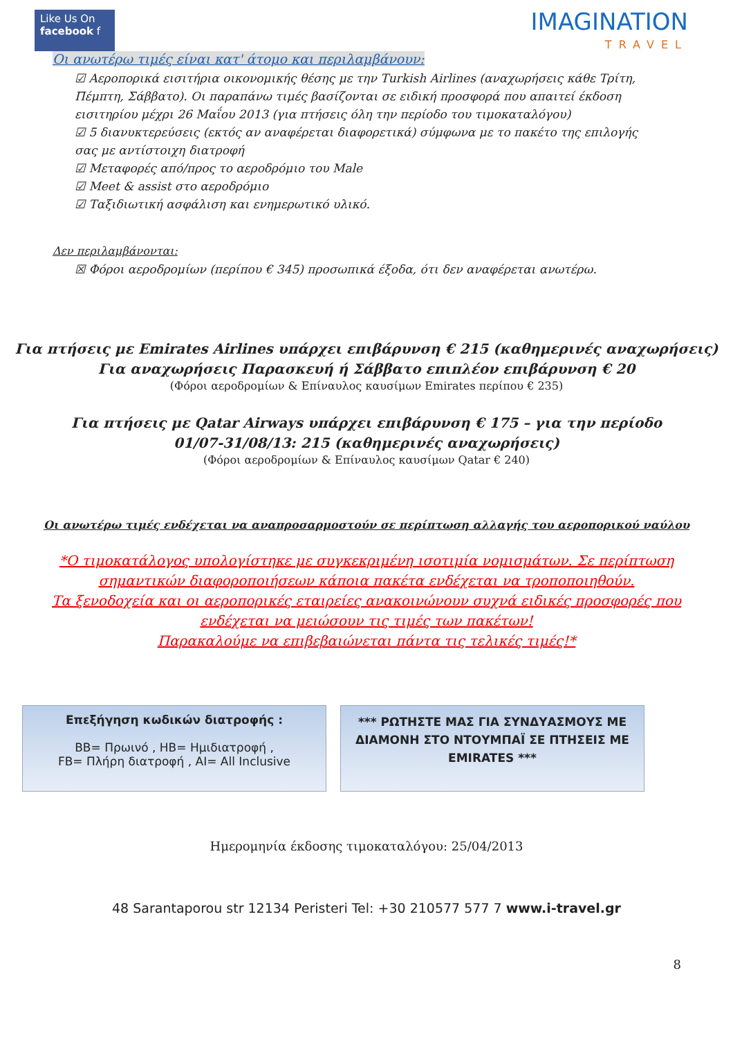Like Us On
facebook f
IMAGINATION
TRAVEL
Οι ανωτέρω τιμές είναι κατ' άτομο και περιλαμβάνουν:
☑ Αεροπορικά εισιτήρια οικονομικής θέσης με την Turkish Airlines (αναχωρήσεις κάθε Τρίτη, Πέμπτη, Σάββατο). Οι παραπάνω τιμές βασίζονται σε ειδική προσφορά που απαιτεί έκδοση εισιτηρίου μέχρι 26 Μαΐου 2013 (για πτήσεις όλη την περίοδο του τιμοκαταλόγου)
☑ 5 διανυκτερεύσεις (εκτός αν αναφέρεται διαφορετικά) σύμφωνα με το πακέτο της επιλογής σας με αντίστοιχη διατροφή
☑ Μεταφορές από/προς το αεροδρόμιο του Male
☑ Meet & assist στο αεροδρόμιο
☑ Ταξιδιωτική ασφάλιση και ενημερωτικό υλικό.
Δεν περιλαμβάνονται:
☒ Φόροι αεροδρομίων (περίπου € 345) προσωπικά έξοδα, ότι δεν αναφέρεται ανωτέρω.
Για πτήσεις με Emirates Airlines υπάρχει επιβάρυνση € 215 (καθημερινές αναχωρήσεις)
Για αναχωρήσεις Παρασκευή ή Σάββατο επιπλέον επιβάρυνση € 20
(Φόροι αεροδρομίων & Επίναυλος καυσίμων Emirates περίπου € 235)
Για πτήσεις με Qatar Airways υπάρχει επιβάρυνση € 175 – για την περίοδο
01/07-31/08/13: 215 (καθημερινές αναχωρήσεις)
(Φόροι αεροδρομίων & Επίναυλος καυσίμων Qatar € 240)
Οι ανωτέρω τιμές ενδέχεται να αναπροσαρμοστούν σε περίπτωση αλλαγής του αεροπορικού ναύλου
*Ο τιμοκατάλογος υπολογίστηκε με συγκεκριμένη ισοτιμία νομισμάτων. Σε περίπτωση
σημαντικών διαφοροποιήσεων κάποια πακέτα ενδέχεται να τροποποιηθούν.
Τα ξενοδοχεία και οι αεροπορικές εταιρείες ανακοινώνουν συχνά ειδικές προσφορές που
ενδέχεται να μειώσουν τις τιμές των πακέτων!
Παρακαλούμε να επιβεβαιώνεται πάντα τις τελικές τιμές!*
Επεξήγηση κωδικών διατροφής :
BB= Πρωινό , HB= Ημιδιατροφή ,
FB= Πλήρη διατροφή , AI= All Inclusive
*** ΡΩΤΗΣΤΕ ΜΑΣ ΓΙΑ ΣΥΝΔΥΑΣΜΟΥΣ ΜΕ ΔΙΑΜΟΝΗ ΣΤΟ ΝΤΟΥΜΠΑΪ ΣΕ ΠΤΗΣΕΙΣ ΜΕ EMIRATES ***
Ημερομηνία έκδοσης τιμοκαταλόγου: 25/04/2013
48 Sarantaporou str 12134 Peristeri Tel: +30 210577 577 7 www.i-travel.gr
8